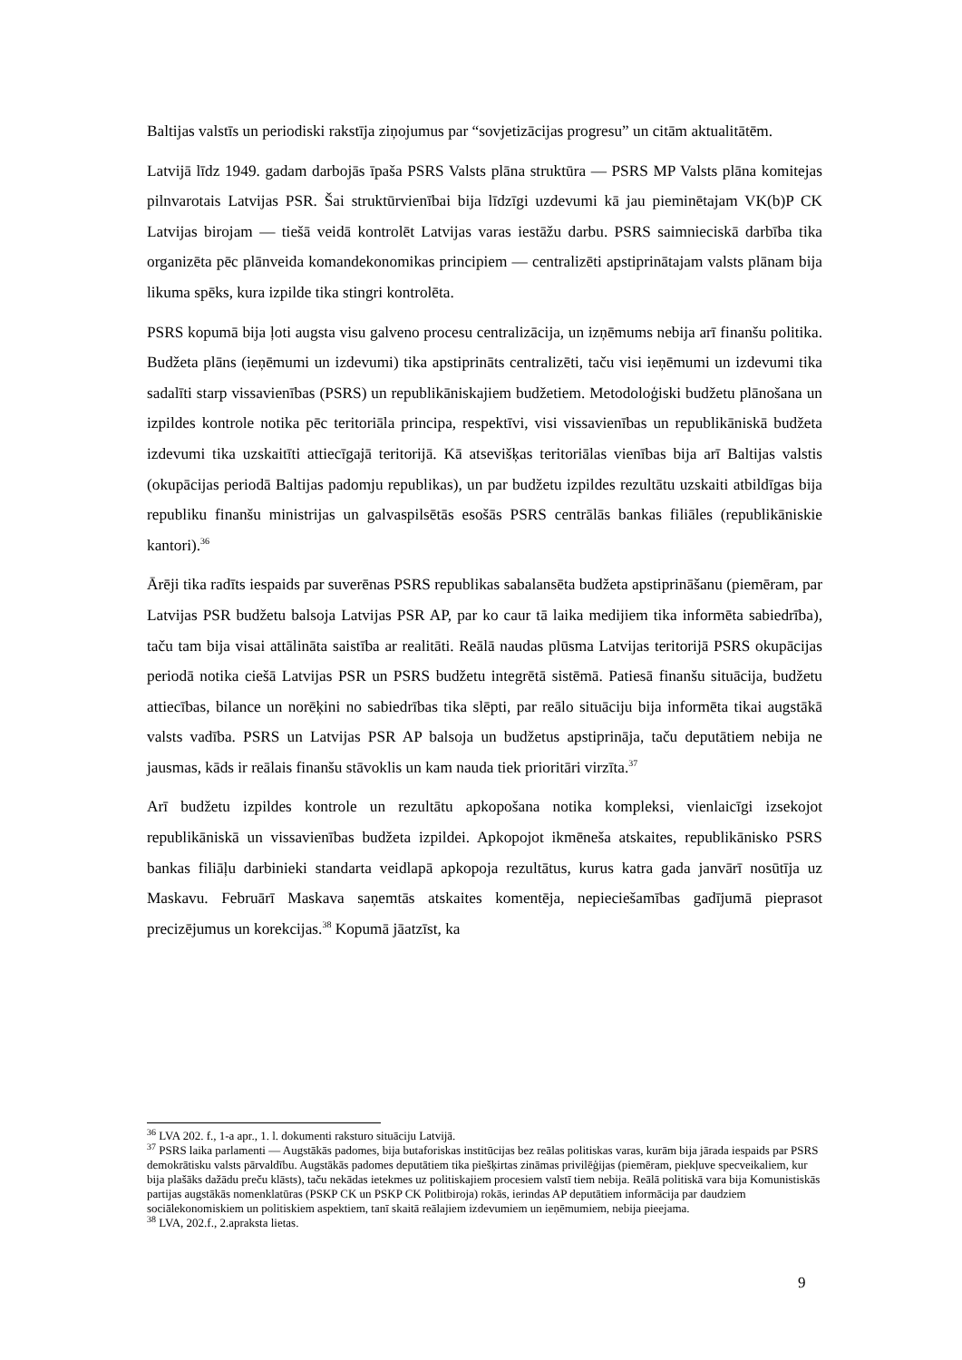Baltijas valstīs un periodiski rakstīja ziņojumus par “sovjetizācijas progresu” un citām aktualitātēm.
Latvijā līdz 1949. gadam darbojās īpaša PSRS Valsts plāna struktūra — PSRS MP Valsts plāna komitejas pilnvarotais Latvijas PSR. Šai struktūrvienībai bija līdzīgi uzdevumi kā jau pieminētajam VK(b)P CK Latvijas birojam — tiešā veidā kontrolēt Latvijas varas iestāžu darbu. PSRS saimnieciskā darbība tika organizēta pēc plānveida komandekonomikas principiem — centralizēti apstiprinātajam valsts plānam bija likuma spēks, kura izpilde tika stingri kontrolēta.
PSRS kopumā bija ļoti augsta visu galveno procesu centralizācija, un izņēmums nebija arī finanšu politika. Budžeta plāns (ieņēmumi un izdevumi) tika apstiprināts centralizēti, taču visi ieņēmumi un izdevumi tika sadalīti starp vissavienības (PSRS) un republikāniskajiem budžetiem. Metodoloģiski budžetu plānošana un izpildes kontrole notika pēc teritoriāla principa, respektīvi, visi vissavienības un republikāniskā budžeta izdevumi tika uzskaitīti attiecīgajā teritorijā. Kā atsevišķas teritoriālas vienības bija arī Baltijas valstis (okupācijas periodā Baltijas padomju republikas), un par budžetu izpildes rezultātu uzskaiti atbildīgas bija republiku finanšu ministrijas un galvaspilsētās esošās PSRS centrālās bankas filiāles (republikāniskie kantori).<sup>36</sup>
Ārēji tika radīts iespaids par suverēnas PSRS republikas sabalansēta budžeta apstiprināšanu (piemēram, par Latvijas PSR budžetu balsoja Latvijas PSR AP, par ko caur tā laika medijiem tika informēta sabiedrība), taču tam bija visai attālināta saistība ar realitāti. Reālā naudas plūsma Latvijas teritorijā PSRS okupācijas periodā notika ciešā Latvijas PSR un PSRS budžetu integrētā sistēmā. Patiesā finanšu situācija, budžetu attiecības, bilance un norēķini no sabiedrības tika slēpti, par reālo situāciju bija informēta tikai augstākā valsts vadība. PSRS un Latvijas PSR AP balsoja un budžetus apstiprināja, taču deputātiem nebija ne jausmas, kāds ir reālais finanšu stāvoklis un kam nauda tiek prioritāri virzīta.<sup>37</sup>
Arī budžetu izpildes kontrole un rezultātu apkopošana notika kompleksi, vienlaicīgi izsekojot republikāniskā un vissavienības budžeta izpildei. Apkopojot ikmēneša atskaites, republikānisko PSRS bankas filiāļu darbinieki standarta veidlapā apkopoja rezultātus, kurus katra gada janvārī nosūtīja uz Maskavu. Februārī Maskava saņemtās atskaites komentēja, nepieciešamības gadījumā pieprasot precizējumus un korekcijas.<sup>38</sup> Kopumā jāatzīst, ka
<sup>36</sup> LVA 202. f., 1-a apr., 1. l. dokumenti raksturo situāciju Latvijā.
<sup>37</sup> PSRS laika parlamenti — Augstākās padomes, bija butaforiskas institūcijas bez reālas politiskas varas, kurām bija jārada iespaids par PSRS demokrātisku valsts pārvaldību. Augstākās padomes deputātiem tika piešķirtas zināmas privilēģijas (piemēram, piekļuve specveikaliem, kur bija plašāks dažādu preču klāsts), taču nekādas ietekmes uz politiskajiem procesiem valstī tiem nebija. Reālā politiskā vara bija Komunistiskās partijas augstākās nomenklatūras (PSKP CK un PSKP CK Politbiroja) rokās, ierindas AP deputātiem informācija par daudziem sociālekonomiskiem un politiskiem aspektiem, tanī skaitā reālajiem izdevumiem un ieņēmumiem, nebija pieejama.
<sup>38</sup> LVA, 202.f., 2.apraksta lietas.
9